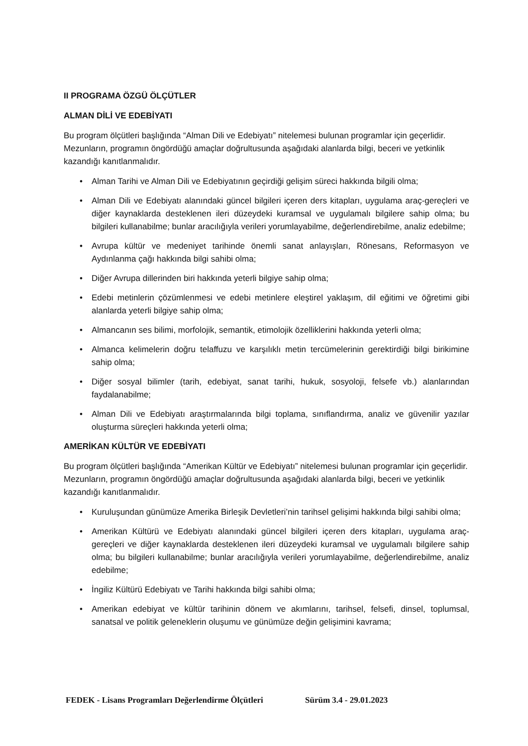II PROGRAMA ÖZGÜ ÖLÇÜTLER
ALMAN DİLİ VE EDEBİYATI
Bu program ölçütleri başlığında “Alman Dili ve Edebiyatı” nitelemesi bulunan programlar için geçerlidir. Mezunların, programın öngördüğü amaçlar doğrultusunda aşağıdaki alanlarda bilgi, beceri ve yetkinlik kazandığı kanıtlanmalıdır.
• Alman Tarihi ve Alman Dili ve Edebiyatının geçirdiği gelişim süreci hakkında bilgili olma;
• Alman Dili ve Edebiyatı alanındaki güncel bilgileri içeren ders kitapları, uygulama araç-gereçleri ve diğer kaynaklarda desteklenen ileri düzeydeki kuramsal ve uygulamalı bilgilere sahip olma; bu bilgileri kullanabilme; bunlar aracılığıyla verileri yorumlayabilme, değerlendirebilme, analiz edebilme;
• Avrupa kültür ve medeniyet tarihinde önemli sanat anlayışları, Rönesans, Reformasyon ve Aydınlanma çağı hakkında bilgi sahibi olma;
• Diğer Avrupa dillerinden biri hakkında yeterli bilgiye sahip olma;
• Edebi metinlerin çözümlenmesi ve edebi metinlere eleştirel yaklaşım, dil eğitimi ve öğretimi gibi alanlarda yeterli bilgiye sahip olma;
• Almancanın ses bilimi, morfolojik, semantik, etimolojik özelliklerini hakkında yeterli olma;
• Almanca kelimelerin doğru telaffuzu ve karşılıklı metin tercümelerinin gerektirdiği bilgi birikimine sahip olma;
• Diğer sosyal bilimler (tarih, edebiyat, sanat tarihi, hukuk, sosyoloji, felsefe vb.) alanlarından faydalanabilme;
• Alman Dili ve Edebiyatı araştırmalarında bilgi toplama, sınıflandırma, analiz ve güvenilir yazılar oluşturma süreçleri hakkında yeterli olma;
AMERİKAN KÜLTÜR VE EDEBİYATI
Bu program ölçütleri başlığında “Amerikan Kültür ve Edebiyatı” nitelemesi bulunan programlar için geçerlidir. Mezunların, programın öngördüğü amaçlar doğrultusunda aşağıdaki alanlarda bilgi, beceri ve yetkinlik kazandığı kanıtlanmalıdır.
• Kuruluşundan günümüze Amerika Birleşik Devletleri’nin tarihsel gelişimi hakkında bilgi sahibi olma;
• Amerikan Kültürü ve Edebiyatı alanındaki güncel bilgileri içeren ders kitapları, uygulama araç-gereçleri ve diğer kaynaklarda desteklenen ileri düzeydeki kuramsal ve uygulamalı bilgilere sahip olma; bu bilgileri kullanabilme; bunlar aracılığıyla verileri yorumlayabilme, değerlendirebilme, analiz edebilme;
• İngiliz Kültürü Edebiyatı ve Tarihi hakkında bilgi sahibi olma;
• Amerikan edebiyat ve kültür tarihinin dönem ve akımlarını, tarihsel, felsefi, dinsel, toplumsal, sanatsal ve politik geleneklerin oluşumu ve günümüze değin gelişimini kavrama;
FEDEK - Lisans Programları Değerlendirme Ölçütleri Sürüm 3.4 - 29.01.2023